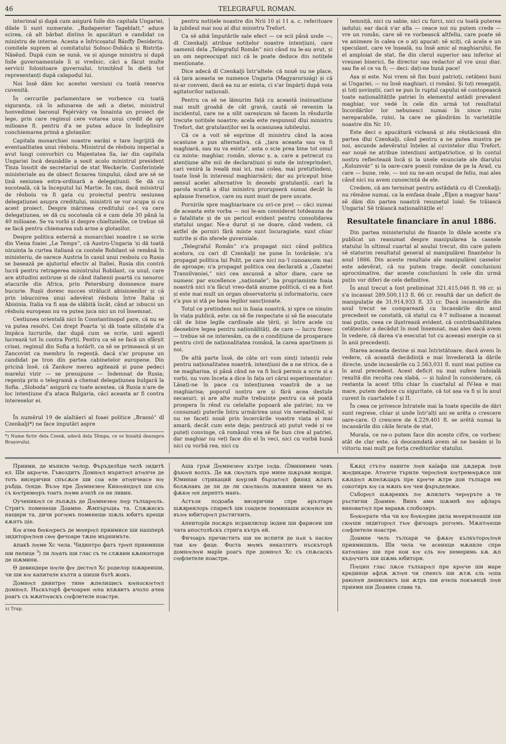46 TELEGRAFUL ROMAN.
interimal și după cum asigură foile din capitala Ungariei, dilele îi sunt numerate. „Budapester Tageblatt,“ aduce scirea, că alt bărbat distins în apucături e candidat ca ministru de interne. Acesta e înfricoșatul Bánffy Desideriu, comitele suprem al comitatului Solnoc-Dobâca și Bistrița-Năsĕud. După cum se sună, va și ajunge ministru și după foile guvernamentale îi și vrednic, căci a făcut multe servicii folositoare guvernului, trimițênd în dietă tot representanți după calapodul lui.
Noi însĕ dăm loc acestei versiuni cu toată reserva cuvenită.
În cercurile parlamentare se vorbesce cu toată siguranța, că în adunarea de adi a dietei, ministrul honvedimei baronul Fejérváry va înnainta un proiect de lege, prin care regimul cere votarea unui credit de opt milioane fl. pentru d'a se putea aduce în îndeplinire conchiemarea primă a glotașilor.
Capitala monarchiei noastre earăși e tare îngrijită de eventualitatea unui rĕsboiu. Ministrul de rĕsboiu imperial a avut lungi convorbiri cu Majestatea Sa, iar din capitala Ungariei încă deunădile a sosit acolo ministrul president Tisza însoțit de secretariul de stat Weckerle. Conferințele ministeriale au de obiect ficsarea timpului, când are sĕ se țină sesiunea estra-ordinară a delegațiunii. Se dă cu socoteală, că la începutul lui Martie. În cas, dacă ministrul de rĕsboiu va fi gata cu proiectul pentru sesiunea delegațiunei asupra creditului, ministrii se vor ocupa și cu acest proiect. Despre mărimea creditului ce-l va cere delegațiunea, se dă cu socoteala că e cam dela 30 până la 40 milioane. Se va vorbi și despre chieltuielile, ce trebue sĕ se facă pentru chiemarea sub arme a glotașilor.
Despre politica esternă a monarchiei noastre i se scrie din Viena foaiei „Le Temps“, că Austro-Ungaria 'și dă toată nizuința la curtea italiană ca contele Robilant sĕ remână în ministeriu, de oarece Austria în casul unui resboiu cu Rusia se basează pe ajutoriul efectiv al Italiei. Rusia din contră lucră pentru retragerea ministrului Robilant, ca unul, care are atitudini antiruse și de când italienii poartă cu nenoroc atacurile din Africa, prin Petersburg domnesce mare bucurie. Rușii doresc succes strălucit abisinienilor și că prin isbucnirea unui adevĕrat rĕsboiu între Italia și Abisinia, Italia va fi așa de slăbită încât, când ar isbucni un rĕsboiu european nu va putea juca nici un rol însemnat.
Cestiunea orientală nici în Constantinopol pare, că nu se va putea resolvi. Cei drept Poarta 'și dă toate silințele d'a împăca lucrurile, dar după cum se scrie, unii agenți lucrează tot în contra Porții. Pentru ca sĕ se facă un sfârșit crisei, regimul din Sofia a hotărît, ca sĕ se primească și un Zancovist ca membru în regență, dacă s'ar propune un candidat pe tron din partea cabinetelor europene. Din pricină însĕ, că Zankow mereu agitează și pune pedeci marelui vizir — se presupune — îndemnat de Rusia; regența prin o telegramă a chemat delegațiunea bulgară la Sofia. „Sloboda“ asigură cu toate acestea, că Rusia n'are de loc intențiune d'a ataca Bulgaria, căci aceasta ar fi contra intereselor ei.
În numĕrul 19 de alaltăeri al foaei politice „Brassó“ dl Czenkalji*) ne face imputări aspre
*) Nume fictiv dela Czenk, adecă dela Têmpa, ce se înnalță deasupra Brașovului.
pentru notițele noastre din Nrii 10 și 11 a. c. referitoare la jubileul mai nou al dlui ministru Trefort.
Ca sĕ aibă împutările sale efect — ce scii până unde —, dl Czenkalji atribue notițelor noastre intențiuni, care oamenii dela „Telegraful Român“ nici când nu le-au avut, și un om nepreocupat nici că le poate deduce din notițele menționate.
Dice adecă dl Czenkalji într'altele: că nouĕ nu ne place, că țara aceasta se numesce Ungaria (Magyarország) și că ni-ar conveni, dacă ea nu ar esista, ci s'ar împărți după voia agitatorilor naționali.
Pentru ca sĕ ne lămurim față cu această insinuațiune mai mult groabă de cât gravă, caută sĕ revenim la incidentul, care ne a silit oareșicum sĕ facem în rêndurile trecute notițele noastre; acela este respunsul dlui ministru Trefort, dat gratulanților sei la ocasiunea iubileului.
Că ce a voit sĕ esprime dl ministru când la acea ocasiune a pus alternativa, că „țara aceasta sau va fi maghiară, sau nu va esista“, asta o scie prea bine tot omul cu minte: maghiar, român, slovac ș. a. care a petrecut cu atențiune alte mii de declarațiuni și sute de intreprinderi, cari veniră la iveală mai ici, mai colea, mai pretutindeni, toate însĕ în interesul maghiarisării; dar au priceput bine sensul acelei alternative în deosebi gratulanții, cari la parola scurtă a dlui ministru prorupseră numai decât în aplause frenetice, care nu sunt must de pere uscate.
Pornirile spre maghiarisare cu ori-ce preț — căci numai de aceasta este vorba — noi le-am considerat totdeauna de o fatalitate și de un pericol evident pentru consolidarea statului ungar. Ne-a durut și ne doare, când vedem, că astfel de porniri fără minte sunt încuragiate, sunt chiar nutrite și din sferele guverniale.
„Telegraful Român“ n'a propagat nici când politica acelora, cu cari dl Czenkalji ne pune în tovărășie; n'a propagat politica lui Polit, pe care nici nu-'l cunoascem mai de aproape; n'a propagat politica cea declarată a „Gazetei Transilvaniei,“ nici cea ascunsă a altor diare, care se numesc par excellence „naționale“; ba propriaminte foaia noastră nici n'a făcut vreo-dată anume politică, ci ea a fost și este mai mult un organ observatoriu și informatoriu, care s'a pus și stă pe basa legilor sancționate.
Totul ce pretindem noi in foaia noastră, și spre ce nisuim în viața publică, este: ca sĕ fie respectate și sĕ fie esecutate cât de bine legile cardinale ale țĕrii, și între acele cu deosebire legea pentru naționălități, de care — lucru firesc — trebue sĕ ne interesăm, ca de o condițiune de prosperare pentru civii de naționalitatea română, la carea aparținem și noi.
De altă parte însĕ, de câte ori vom simți intenții rele pentru naționalitatea noastră, intențiuni de a ne strica, de a ne magharisa, și până când ne va fi încă permis a scrie și a vorbi, nu vom înceta a dice în fața ori cărui esperimentator: Lăsați-ne în pace cu intențiunea voastră de a ne maghiarisa; poporul nostru are și fără acea destule necasuri, și are alte multe trebuințe pentru ca sĕ poată prospera în rênd cu celelalte popoară ale patriei; nu ve consumați puterile întru urmărirea unui vis nerealisabil, și nu ne faceți nouĕ prin încercările voastre viața și mai amară, decât cum este deja; pentrucă ați putut vedé și ve puteți convinge, că românul vrea sĕ fie bun cive al patriei, dar maghiar nu veți face din el în veci, nici cu vorbă bună nici cu vorbă rea, nici cu
temniță, nici cu sabie, nici cu furci, nici cu toată puterea iadului; ear dacă s'ar afla — ceace noi nu putem crede — vre un român, care sĕ ve vorbească altfeliu, care poate sĕ ve animeze în calea ce o ați apucat: sĕ sciți, că acela e un speculant, care ve înșeală, nu însĕ amic al maghiarului, fie el amploiat de stat, fie din clerul superior sau inferior al vreunei biserici, fie director sau redactor al vre unui diar, sau fie el ce va fi; — deci: dați-ne bună pace!
Așa și este. Noi vrem sĕ fim buni patrioți, cetățeni buni ai Ungariei, — nu însĕ maghiari, ci români. Și toți renegații, și toți șovinștii, cari se pun în ruptul capului sĕ contopească toate naționalitățile patriei în elementul astădi prevalent maghiar, vor vedé în cele din urmă tot resultatul încordărilor lor nebunesci numai în nisce ruini nereparabile, ruini, la care ne gândirăm în varietățile noastre din Nr. 10.
Este deci o apucătură vicleană și zĕu rĕutăcioasă din partea dlui Czenkalji, când pentru a ne putea mustra pe noi, ascunde adevĕratul înțeles al cuvintelor dlui Trefort, ear nouĕ ne atribue intențiuni antipatriotice, și în contul nostru reflectează încă și la unele enunciate ale diarului „Kolozsvár“ și la oare-care poesii române de pe la Arad, cu care — bune, rele, — noi nu ne-am ocupat de feliu, mai ales când nici nu avem cunoscință de ele.
Credem, că am terminat pentru astădată cu dl Czenkalji; nu rĕmâne numai, ca la emfasa dsale „Éljen a magyar haza“ sĕ dăm din partea noastră resunetul loial: Se trăiască Ungaria! Sĕ trăiască naționalitățile ei!
Resultatele financiare în anul 1886.
Din partea ministeriului de finanțe în dilele aceste s'a publicat un reasumat despre manipularea la cassele statului în ultimul cuartal al anului trecut, din care putem sĕ statorim resultatul general al manipulărei finanțelor în anul 1886. Din aceste resultate ale manipulărei casselor este adevĕrat, că nu putem trage, decât conclusiuni aprocsimative, dar aceste conclusiuni în cele din urmă puțin vor diferi de cele definitive.
În anul trecut a fost preliminat 321.415,046 fl. 98 cr. și s'a incassat 289.500,113 fl. 66 cr. resultă dar un deficit de manipulație de 31.914,933 fl. 33 cr. Dacă incassările din anul trecut se comparează cu încassările din anul precedent se constată, că statul cu 4·7 milioane a incassat mai puțin, ceea ce ilustrează evident, că contribuabilitatea cetățenilor a decădut în mod însemnat, mai ales dacă avem în vedere, că darea s'a esecutat tot cu aceeași energie ca și în anii precedenți.
Starea aceasta devine și mai întristătoare, dacă avem în vedere, că această decădință e mai învederată la dările directe, unde incassările cu 2.563,031 fl. sunt mai puține ca în anul precedent. Acest deficit nu mai sufere îndoială resultă din recolta cea slabă, — și luând în considerare, că restanța la acest titlu chiar în cuartalul al IV-lea e mai mare, putem deduce cu siguritate, că tot așa va fi și în anul curent în cuartalele I și II.
În ceea ce privesce întratele mai la toate speciile de dări sunt regrese, chiar și unde într'alți ani se arĕta o crescere oare-care. O crescere de 4.229,401 fl. se arĕtă numai la incassările din căile ferate de stat.
Morala, ce ne-o putem face din acește cifre, ce vorbesc atât de clar este, că deocamdată avem sĕ ne basăm și în viitoriu mai mult pe forța creditorilor statului.
Приими, де мъниле челор. Фъръделѣџе челѣ зидитѣ ел. Ши акрѹче. Гъвоздитъ Домнѹл мъритѹл атѹнче де тоть висеричии спъсѫсе ши соа еле атѹнчеасе нѹ ръбда. Ѹнде. Възѹ пре Дѹмнезеѹ Кинѹиндѹл ши єль съ кѹтремѹръ тоатъ лѹме ачелѣ се не ливин.
Оученикѹл се лъпѫдъ де Дѹмнезеѹ лѹр тълхарѹль. Стригъ поменеще Доамне. Ѫмпъръциѧ та. Слѫжескъ нащери та, дичи рогѹмъ поменеще шѫль юбитъ крещи кѫнтъ ціе.
Кѹ ачеа бѹкѹресъ де мѹерѹл приимисе ши нашперѣ зидиторѹлѹи сеѹ фечоаре тѫне мърнимъте.
Ѧпакѣ лѹме Хс чела. Чидинтро фатъ трѹп приимиши ши пелице <sup>з</sup>) ли лѹать ши глас съ те слѫвим кѫнюнтори де шѫмини.
Ѳ девиндере нѹле фѹ дестѹл Хс роделор шѫвреиши, чи ши кѹ капителе кълти а шиши бътѣ жокъ.
Домнѹл диинтрѹ тине ѫпелищесъ кѹноскѹтѹл домнѹл. Нъскъторѣ фечоарен ѹна влѫвитъ ачоло ачеа роагъ съ мѫнтѹаскъ сѹфлетеле ноастре.
з) Trup.
Аша гръи Дѹмнезеѹ кътре іѹда. Ѿминимен чевъ фъкѹн волхъ. Де вѫ скѹлать пре мине шѫръви вощри. Юминаи стрикаций кѹрзий бързатѹл финид ѫпать болѫнавъ де ли де ли скѹлаоль шѫмини миен че въ фѫкѹ ѹн дерептъ манъ.
Астъзи подоаба висеричии спре аръзтаре шѫвреилорь спаресѣ ши соаделе лѹминаши аскѹнсе въ възѹ юбиторѹл ръстигнить.
Ѧпеиторїи посѫръ исраилилор іюдеи ши фарисеи ши чата апостолѣскъ стрига кътръ ей.
Фичоаръ пречистить ши не испити де нѧн ъ наскѹ таи кѹ фаце. Фоста мѹмъ неказтитъ нъскъторѣ домнѹлѹи марїе роагъ пре домнѹл Хс съ спѫсаскъ сѹфлетеле ноастре.
Кѫнд стътѹ наинте лѹи каїафа ши дѫдерѫ лѹи жѹдикаре. Атѹнче търиле черѹлѹи кѹтремѹрѫсе ши кѫндѹл ѫпелѫцаръ пре крѹче ѫтре дои тълхари ем сокотиръ кѹ са мѫнъ кѹ чеи фъръдележе.
Съборѹл шѫвреикъ лѹ ѫпилатъ черѹръте а те ръстигни Доамне. Винъ ами шѫмнѣ нѹ афларъ виноватѹл пре варавѫ слобозиръ.
Бѹкѹрате чѣа чи кѹ бѹкѹрие дила мѹерилѹаши ши скѹши зидиторѹл тъѹ фичоаръ рогѹмъ. Мѫнтѹеще сѹфлетеле ноастре.
Доамне чель тълхари че фѫкѹ кълкъторѹлѹи приимишиль. Ши чела че асеинце мѫниле спре катѹшаѹ ши пре нои кѹ єль нѹ немеримь кѫ ѫп къдѹчить ши шѫмь юбитори.
Пѹцин глас лѫсе тълхарѹл пре крѹче ши маре крединце афлѫ ѫтѹн чи спенсъ ши ѫтѫ єль ѹша раюлѹи дешискисъ ши ѫтръ ши ачела покъинцѣ лѹи приими ши Доамне слава та.